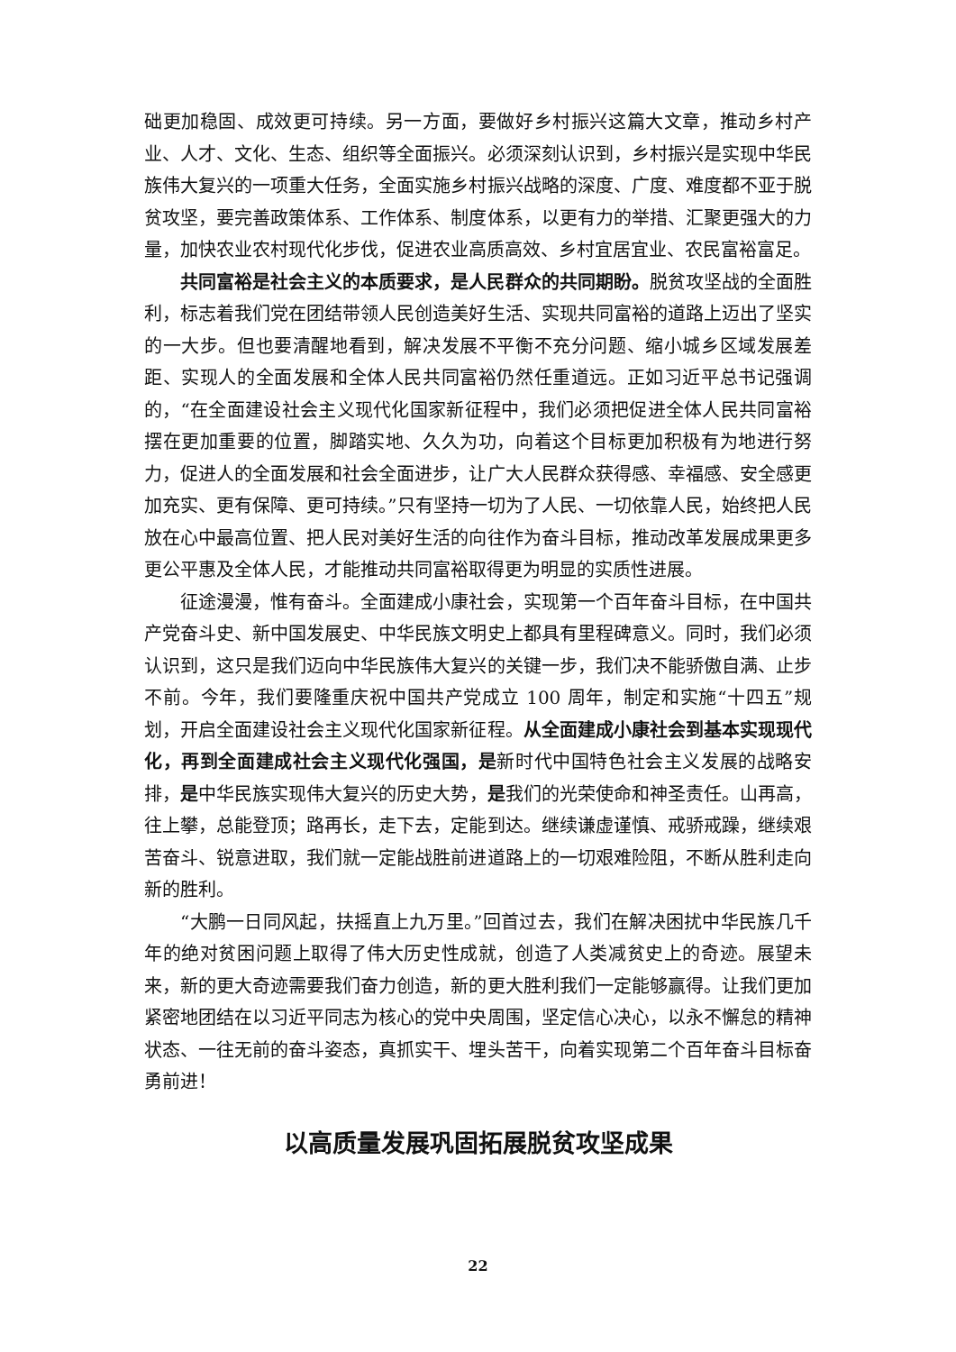础更加稳固、成效更可持续。另一方面，要做好乡村振兴这篇大文章，推动乡村产业、人才、文化、生态、组织等全面振兴。必须深刻认识到，乡村振兴是实现中华民族伟大复兴的一项重大任务，全面实施乡村振兴战略的深度、广度、难度都不亚于脱贫攻坚，要完善政策体系、工作体系、制度体系，以更有力的举措、汇聚更强大的力量，加快农业农村现代化步伐，促进农业高质高效、乡村宜居宜业、农民富裕富足。
共同富裕是社会主义的本质要求，是人民群众的共同期盼。脱贫攻坚战的全面胜利，标志着我们党在团结带领人民创造美好生活、实现共同富裕的道路上迈出了坚实的一大步。但也要清醒地看到，解决发展不平衡不充分问题、缩小城乡区域发展差距、实现人的全面发展和全体人民共同富裕仍然任重道远。正如习近平总书记强调的，“在全面建设社会主义现代化国家新征程中，我们必须把促进全体人民共同富裕摆在更加重要的位置，脚踏实地、久久为功，向着这个目标更加积极有为地进行努力，促进人的全面发展和社会全面进步，让广大人民群众获得感、幸福感、安全感更加充实、更有保障、更可持续。”只有坚持一切为了人民、一切依靠人民，始终把人民放在心中最高位置、把人民对美好生活的向往作为奋斗目标，推动改革发展成果更多更公平惠及全体人民，才能推动共同富裕取得更为明显的实质性进展。
征途漫漫，惟有奋斗。全面建成小康社会，实现第一个百年奋斗目标，在中国共产党奋斗史、新中国发展史、中华民族文明史上都具有里程碑意义。同时，我们必须认识到，这只是我们迈向中华民族伟大复兴的关键一步，我们决不能骄傲自满、止步不前。今年，我们要隆重庆祝中国共产党成立 100 周年，制定和实施“十四五”规划，开启全面建设社会主义现代化国家新征程。从全面建成小康社会到基本实现现代化，再到全面建成社会主义现代化强国，是新时代中国特色社会主义发展的战略安排，是中华民族实现伟大复兴的历史大势，是我们的光荣使命和神圣责任。山再高，往上攀，总能登顶；路再长，走下去，定能到达。继续谦虚谨慎、戒骄戒躁，继续艰苦奋斗、锐意进取，我们就一定能战胜前进道路上的一切艰难险阻，不断从胜利走向新的胜利。
“大鹏一日同风起，扶摇直上九万里。”回首过去，我们在解决困扰中华民族几千年的绝对贫困问题上取得了伟大历史性成就，创造了人类减贫史上的奇迹。展望未来，新的更大奇迹需要我们奋力创造，新的更大胜利我们一定能够赢得。让我们更加紧密地团结在以习近平同志为核心的党中央周围，坚定信心决心，以永不懈怠的精神状态、一往无前的奋斗姿态，真抓实干、埋头苦干，向着实现第二个百年奋斗目标奋勇前进！
以高质量发展巩固拓展脱贫攻坚成果
22